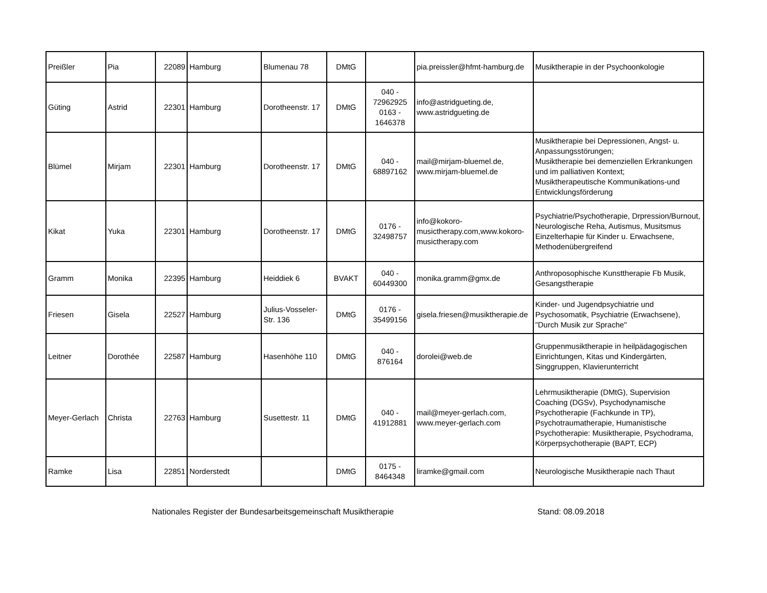| Preißler | Pia | 22089 | Hamburg | Blumenau 78 | DMtG | | pia.preissler@hfmt-hamburg.de | Musiktherapie in der Psychoonkologie |
| Güting | Astrid | 22301 | Hamburg | Dorotheenstr. 17 | DMtG | 040 - 72962925 0163 - 1646378 | info@astridgueting.de, www.astridgueting.de | |
| Blümel | Mirjam | 22301 | Hamburg | Dorotheenstr. 17 | DMtG | 040 - 68897162 | mail@mirjam-bluemel.de, www.mirjam-bluemel.de | Musiktherapie bei Depressionen, Angst- u. Anpassungsstörungen; Musiktherapie bei demenziellen Erkrankungen und im palliativen Kontext; Musiktherapeutische Kommunikations-und Entwicklungsförderung |
| Kikat | Yuka | 22301 | Hamburg | Dorotheenstr. 17 | DMtG | 0176 - 32498757 | info@kokoro-musictherapy.com,www.kokoro-musictherapy.com | Psychiatrie/Psychotherapie, Drpression/Burnout, Neurologische Reha, Autismus, Musitsmus Einzelterhapie für Kinder u. Erwachsene, Methodenübergreifend |
| Gramm | Monika | 22395 | Hamburg | Heiddiek 6 | BVAKT | 040 - 60449300 | monika.gramm@gmx.de | Anthroposophische Kunsttherapie Fb Musik, Gesangstherapie |
| Friesen | Gisela | 22527 | Hamburg | Julius-Vosseler-Str. 136 | DMtG | 0176 - 35499156 | gisela.friesen@musiktherapie.de | Kinder- und Jugendpsychiatrie und Psychosomatik, Psychiatrie (Erwachsene), "Durch Musik zur Sprache" |
| Leitner | Dorothée | 22587 | Hamburg | Hasenhöhe 110 | DMtG | 040 - 876164 | dorolei@web.de | Gruppenmusiktherapie in heilpädagogischen Einrichtungen, Kitas und Kindergärten, Singgruppen, Klavierunterricht |
| Meyer-Gerlach | Christa | 22763 | Hamburg | Susettestr. 11 | DMtG | 040 - 41912881 | mail@meyer-gerlach.com, www.meyer-gerlach.com | Lehrmusiktherapie (DMtG), Supervision Coaching (DGSv), Psychodynamische Psychotherapie (Fachkunde in TP), Psychotraumatherapie, Humanistische Psychotherapie: Musiktherapie, Psychodrama, Körperpsychotherapie (BAPT, ECP) |
| Ramke | Lisa | 22851 | Norderstedt | | DMtG | 0175 - 8464348 | liramke@gmail.com | Neurologische Musiktherapie nach Thaut |
Nationales Register der Bundesarbeitsgemeinschaft Musiktherapie Stand: 08.09.2018